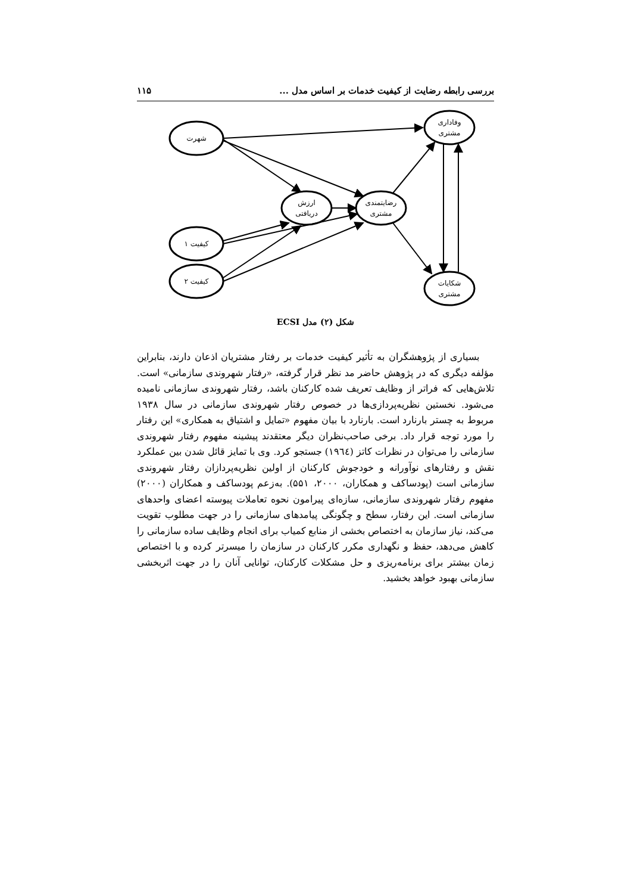بررسی رابطه رضایت از کیفیت خدمات بر اساس مدل ... ۱۱۵
شهرت
ارزش
دریافتی
رضایتمندی
مشتری
کیفیت ۱
کیفیت ۲
وفاداری
مشتری
شکایات
مشتری
شکل (۲) مدل ECSI
بسیاری از پژوهشگران به تأثیر کیفیت خدمات بر رفتار مشتریان اذعان دارند، بنابراین مؤلفه دیگری که در پژوهش حاضر مد نظر قرار گرفته، «رفتار شهروندی سازمانی» است. تلاش‌هایی که فراتر از وظایف تعریف شده کارکنان باشد، رفتار شهروندی سازمانی نامیده می‌شود. نخستین نظریه‌پردازی‌ها در خصوص رفتار شهروندی سازمانی در سال ۱۹۳۸ مربوط به چستر بارنارد است. بارنارد با بیان مفهوم «تمایل و اشتیاق به همکاری» این رفتار را مورد توجه قرار داد. برخی صاحب‌نظران دیگر معتقدند پیشینه مفهوم رفتار شهروندی سازمانی را می‌توان در نظرات کاتز (۱۹٦٤) جستجو کرد. وی با تمایز قائل شدن بین عملکرد نقش و رفتارهای نوآورانه و خودجوش کارکنان از اولین نظریه‌پردازان رفتار شهروندی سازمانی است (پودساکف و همکاران، ۲۰۰۰، ۵۵۱). به‌زعم پودساکف و همکاران (۲۰۰۰) مفهوم رفتار شهروندی سازمانی، سازه‌ای پیرامون نحوه تعاملات پیوسته اعضای واحدهای سازمانی است. این رفتار، سطح و چگونگی پیامدهای سازمانی را در جهت مطلوب تقویت می‌کند، نیاز سازمان به اختصاص بخشی از منابع کمیاب برای انجام وظایف ساده سازمانی را کاهش می‌دهد، حفظ و نگهداری مکرر کارکنان در سازمان را میسرتر کرده و با اختصاص زمان بیشتر برای برنامه‌ریزی و حل مشکلات کارکنان، توانایی آنان را در جهت اثربخشی سازمانی بهبود خواهد بخشید.